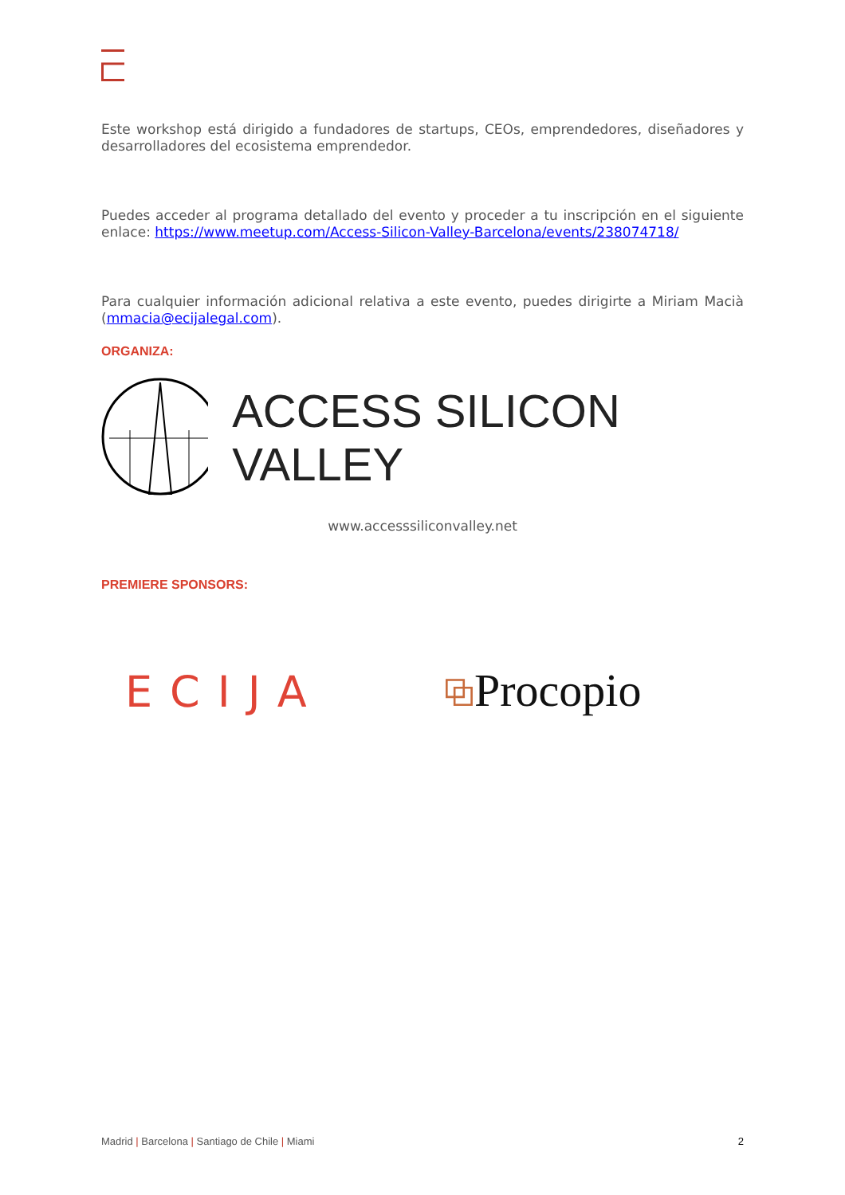Este workshop está dirigido a fundadores de startups, CEOs, emprendedores, diseñadores y desarrolladores del ecosistema emprendedor.
Puedes acceder al programa detallado del evento y proceder a tu inscripción en el siguiente enlace: https://www.meetup.com/Access-Silicon-Valley-Barcelona/events/238074718/
Para cualquier información adicional relativa a este evento, puedes dirigirte a Miriam Macià (mmacia@ecijalegal.com).
ORGANIZA:
ACCESS SILICON VALLEY
www.accesssiliconvalley.net
PREMIERE SPONSORS:
ECIJA
⧉Procopio
Madrid | Barcelona | Santiago de Chile | Miami 2